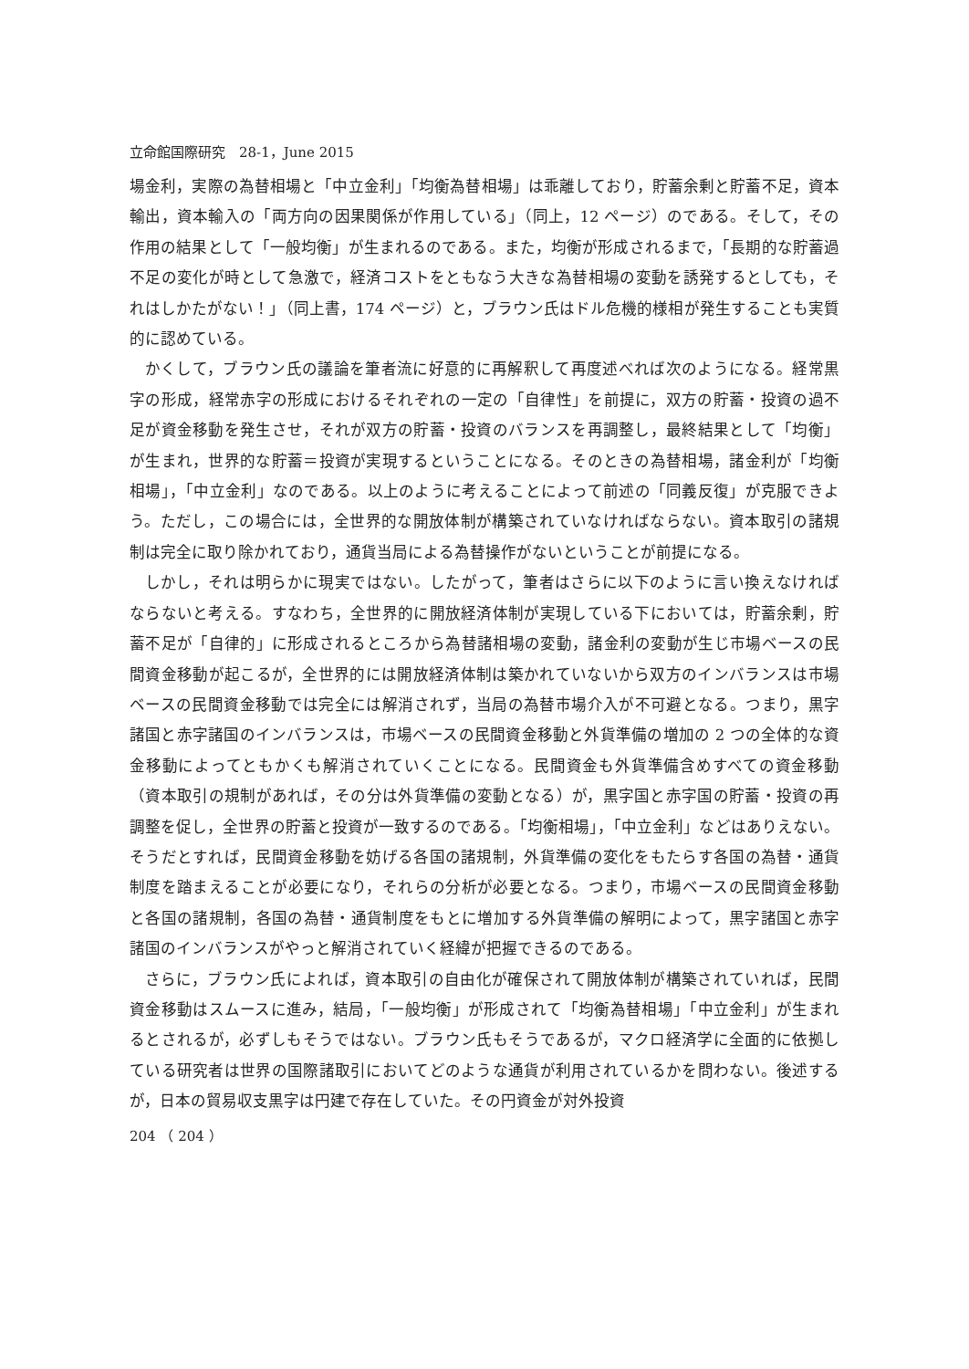立命館国際研究　28-1，June 2015
場金利，実際の為替相場と「中立金利」「均衡為替相場」は乖離しており，貯蓄余剰と貯蓄不足，資本輸出，資本輸入の「両方向の因果関係が作用している」（同上，12 ページ）のである。そして，その作用の結果として「一般均衡」が生まれるのである。また，均衡が形成されるまで，「長期的な貯蓄過不足の変化が時として急激で，経済コストをともなう大きな為替相場の変動を誘発するとしても，それはしかたがない！」（同上書，174 ページ）と，ブラウン氏はドル危機的様相が発生することも実質的に認めている。
かくして，ブラウン氏の議論を筆者流に好意的に再解釈して再度述べれば次のようになる。経常黒字の形成，経常赤字の形成におけるそれぞれの一定の「自律性」を前提に，双方の貯蓄・投資の過不足が資金移動を発生させ，それが双方の貯蓄・投資のバランスを再調整し，最終結果として「均衡」が生まれ，世界的な貯蓄＝投資が実現するということになる。そのときの為替相場，諸金利が「均衡相場」，「中立金利」なのである。以上のように考えることによって前述の「同義反復」が克服できよう。ただし，この場合には，全世界的な開放体制が構築されていなければならない。資本取引の諸規制は完全に取り除かれており，通貨当局による為替操作がないということが前提になる。
しかし，それは明らかに現実ではない。したがって，筆者はさらに以下のように言い換えなければならないと考える。すなわち，全世界的に開放経済体制が実現している下においては，貯蓄余剰，貯蓄不足が「自律的」に形成されるところから為替諸相場の変動，諸金利の変動が生じ市場ベースの民間資金移動が起こるが，全世界的には開放経済体制は築かれていないから双方のインバランスは市場ベースの民間資金移動では完全には解消されず，当局の為替市場介入が不可避となる。つまり，黒字諸国と赤字諸国のインバランスは，市場ベースの民間資金移動と外貨準備の増加の 2 つの全体的な資金移動によってともかくも解消されていくことになる。民間資金も外貨準備含めすべての資金移動（資本取引の規制があれば，その分は外貨準備の変動となる）が，黒字国と赤字国の貯蓄・投資の再調整を促し，全世界の貯蓄と投資が一致するのである。「均衡相場」，「中立金利」などはありえない。そうだとすれば，民間資金移動を妨げる各国の諸規制，外貨準備の変化をもたらす各国の為替・通貨制度を踏まえることが必要になり，それらの分析が必要となる。つまり，市場ベースの民間資金移動と各国の諸規制，各国の為替・通貨制度をもとに増加する外貨準備の解明によって，黒字諸国と赤字諸国のインバランスがやっと解消されていく経緯が把握できるのである。
さらに，ブラウン氏によれば，資本取引の自由化が確保されて開放体制が構築されていれば，民間資金移動はスムースに進み，結局，「一般均衡」が形成されて「均衡為替相場」「中立金利」が生まれるとされるが，必ずしもそうではない。ブラウン氏もそうであるが，マクロ経済学に全面的に依拠している研究者は世界の国際諸取引においてどのような通貨が利用されているかを問わない。後述するが，日本の貿易収支黒字は円建で存在していた。その円資金が対外投資
204 （ 204 ）